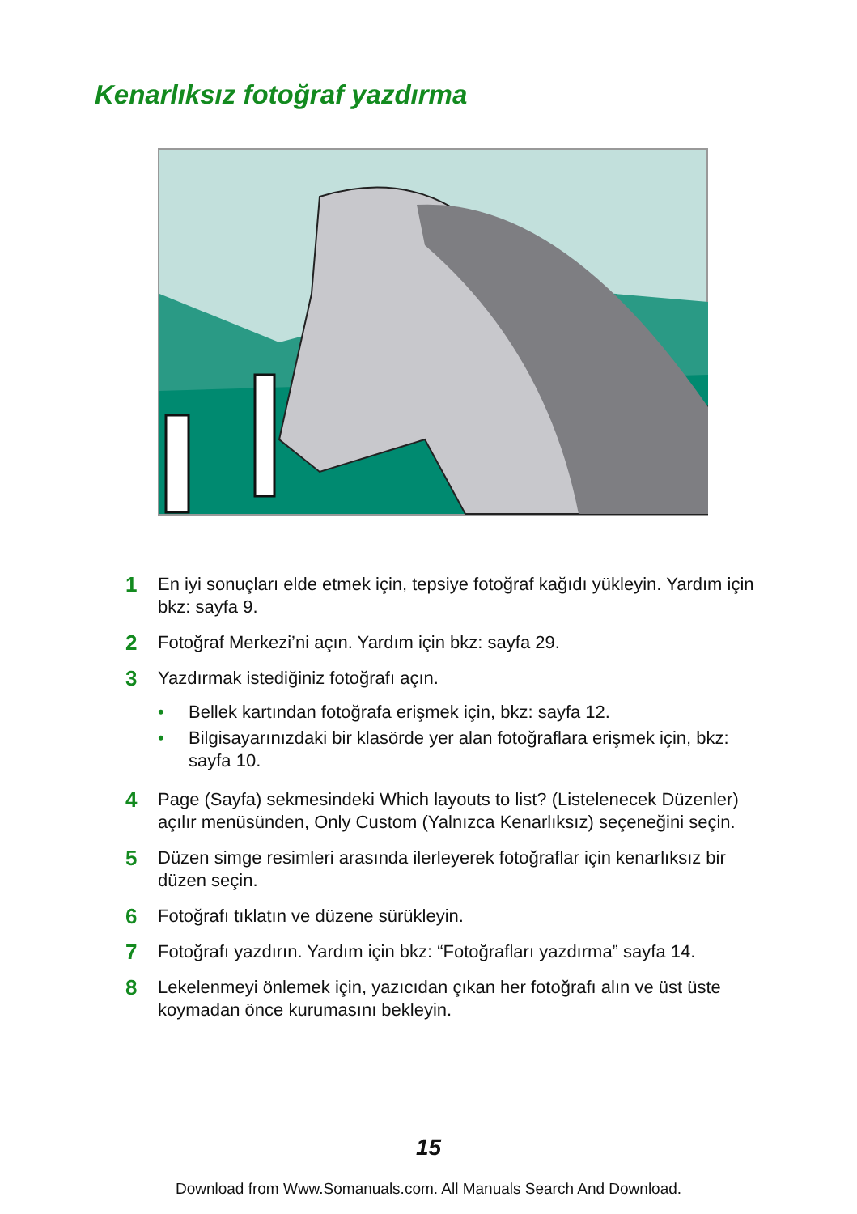Kenarlıksız fotoğraf yazdırma
1 En iyi sonuçları elde etmek için, tepsiye fotoğraf kağıdı yükleyin. Yardım için bkz: sayfa 9.
2 Fotoğraf Merkezi’ni açın. Yardım için bkz: sayfa 29.
3
Yazdırmak istediğiniz fotoğrafı açın.
• Bellek kartından fotoğrafa erişmek için, bkz: sayfa 12.
• Bilgisayarınızdaki bir klasörde yer alan fotoğraflara erişmek için, bkz: sayfa 10.
4 Page (Sayfa) sekmesindeki Which layouts to list? (Listelenecek Düzenler) açılır menüsünden, Only Custom (Yalnızca Kenarlıksız) seçeneğini seçin.
5 Düzen simge resimleri arasında ilerleyerek fotoğraflar için kenarlıksız bir düzen seçin.
6 Fotoğrafı tıklatın ve düzene sürükleyin.
7 Fotoğrafı yazdırın. Yardım için bkz: “Fotoğrafları yazdırma” sayfa 14.
8 Lekelenmeyi önlemek için, yazıcıdan çıkan her fotoğrafı alın ve üst üste koymadan önce kurumasını bekleyin.
15
Download from Www.Somanuals.com. All Manuals Search And Download.